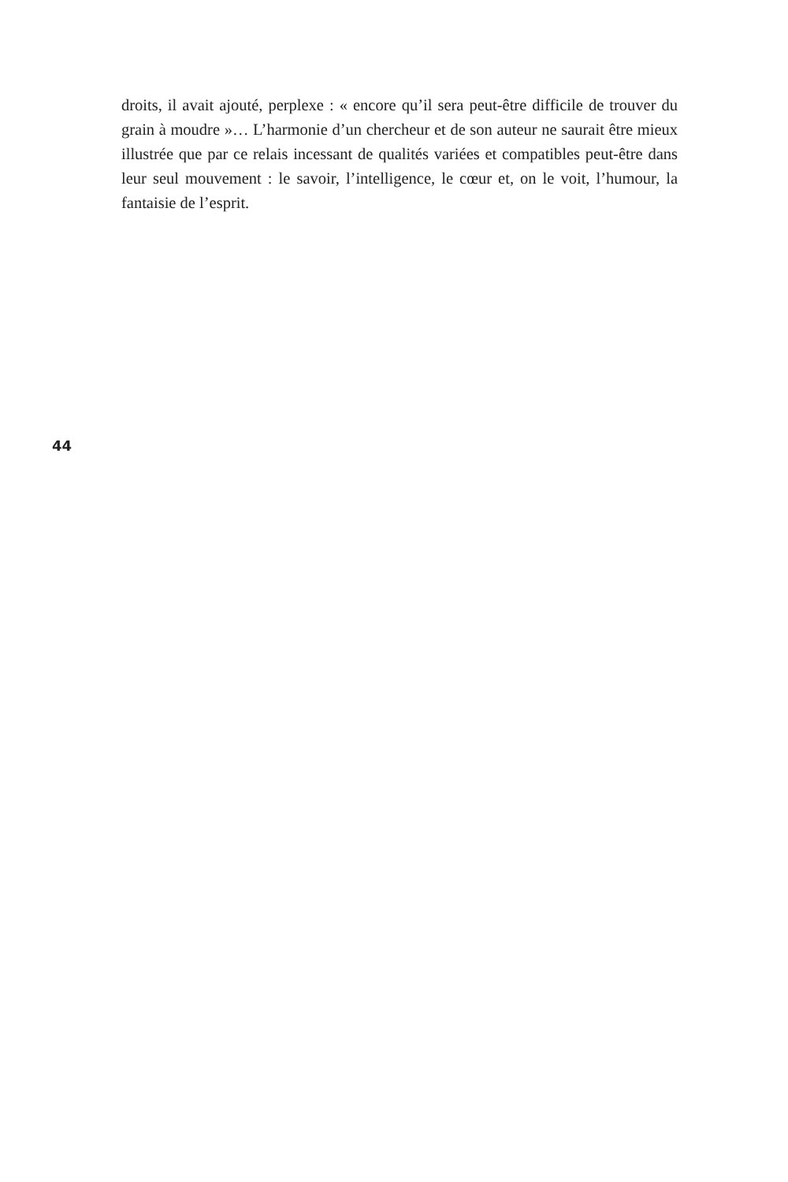droits, il avait ajouté, perplexe : « encore qu’il sera peut-être difficile de trouver du grain à moudre »… L’harmonie d’un chercheur et de son auteur ne saurait être mieux illustrée que par ce relais incessant de qualités variées et compatibles peut-être dans leur seul mouvement : le savoir, l’intelligence, le cœur et, on le voit, l’humour, la fantaisie de l’esprit.
44